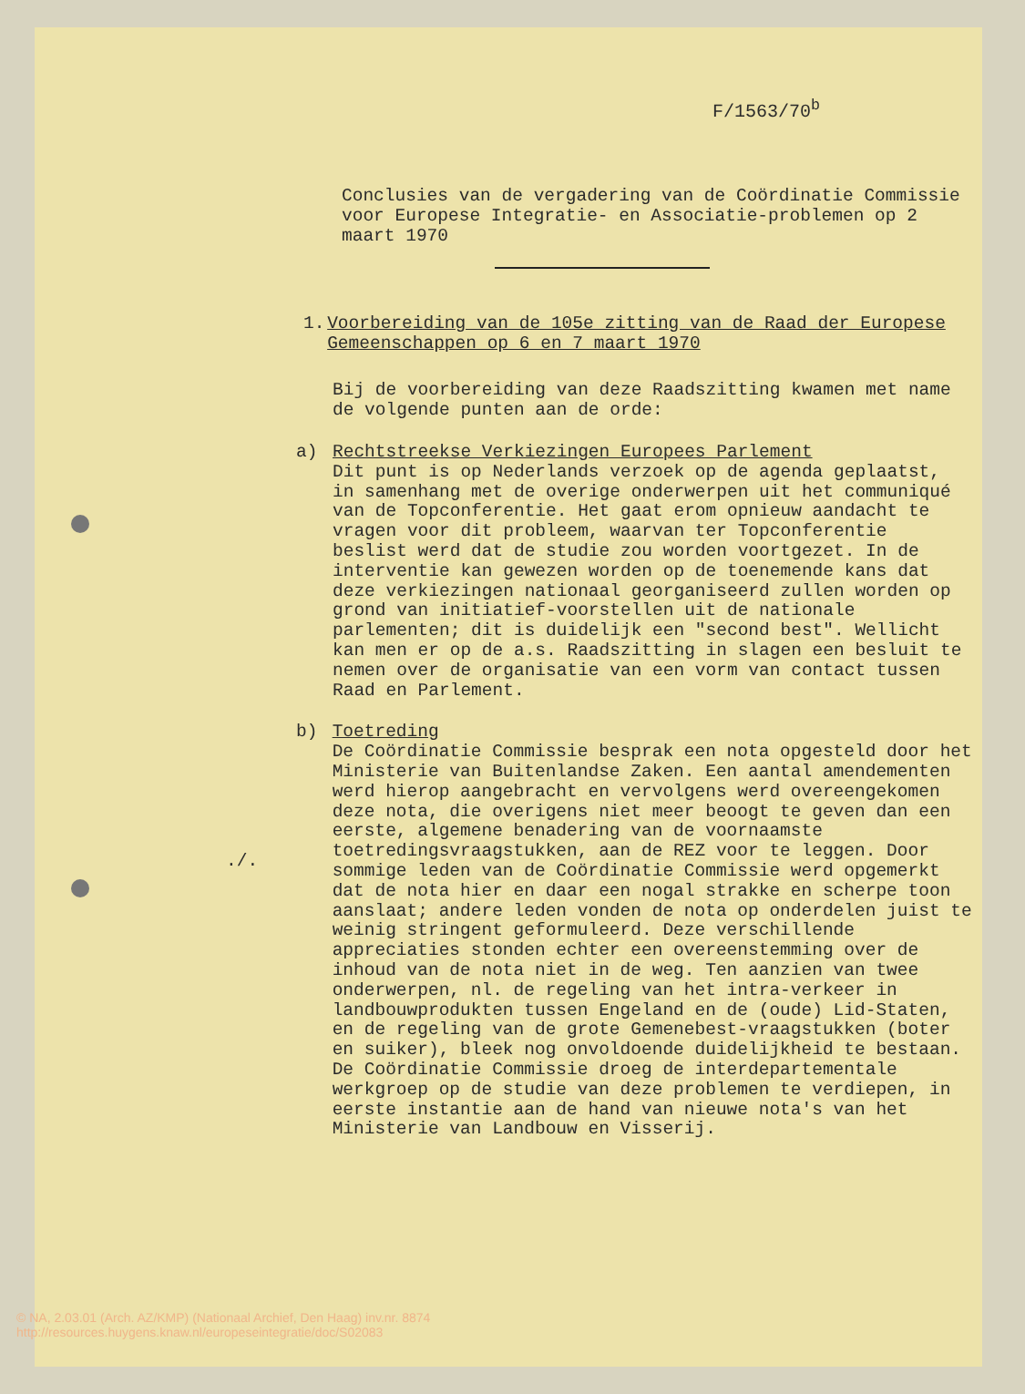F/1563/70<sup>b</sup>
Conclusies van de vergadering van de Coördinatie Commissie voor Europese Integratie- en Associatie-problemen op 2 maart 1970
1. Voorbereiding van de 105e zitting van de Raad der Europese Gemeenschappen op 6 en 7 maart 1970
Bij de voorbereiding van deze Raadszitting kwamen met name de volgende punten aan de orde:
a) Rechtstreekse Verkiezingen Europees Parlement
Dit punt is op Nederlands verzoek op de agenda geplaatst, in samenhang met de overige onderwerpen uit het communiqué van de Topconferentie. Het gaat erom opnieuw aandacht te vragen voor dit probleem, waarvan ter Topconferentie beslist werd dat de studie zou worden voortgezet. In de interventie kan gewezen worden op de toenemende kans dat deze verkiezingen nationaal georganiseerd zullen worden op grond van initiatief-voorstellen uit de nationale parlementen; dit is duidelijk een "second best". Wellicht kan men er op de a.s. Raadszitting in slagen een besluit te nemen over de organisatie van een vorm van contact tussen Raad en Parlement.
b) Toetreding
De Coördinatie Commissie besprak een nota opgesteld door het Ministerie van Buitenlandse Zaken. Een aantal amendementen werd hierop aangebracht en vervolgens werd overeengekomen deze nota, die overigens niet meer beoogt te geven dan een eerste, algemene benadering van de voornaamste toetredingsvraagstukken, aan de REZ voor te leggen. Door sommige leden van de Coördinatie Commissie werd opgemerkt dat de nota hier en daar een nogal strakke en scherpe toon aanslaat; andere leden vonden de nota op onderdelen juist te weinig stringent geformuleerd. Deze verschillende appreciaties stonden echter een overeenstemming over de inhoud van de nota niet in de weg. Ten aanzien van twee onderwerpen, nl. de regeling van het intra-verkeer in landbouwprodukten tussen Engeland en de (oude) Lid-Staten, en de regeling van de grote Gemenebest-vraagstukken (boter en suiker), bleek nog onvoldoende duidelijkheid te bestaan. De Coördinatie Commissie droeg de interdepartementale werkgroep op de studie van deze problemen te verdiepen, in eerste instantie aan de hand van nieuwe nota's van het Ministerie van Landbouw en Visserij.
./.
© NA, 2.03.01 (Arch. AZ/KMP) (Nationaal Archief, Den Haag) inv.nr. 8874
http://resources.huygens.knaw.nl/europeseintegratie/doc/S02083